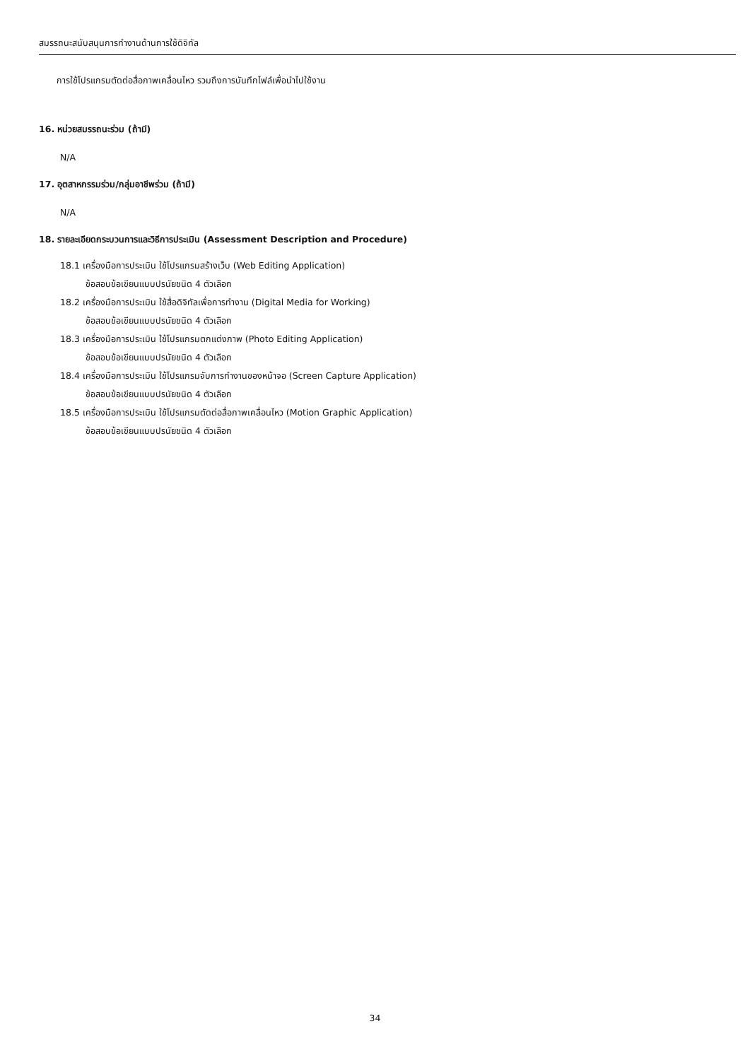สมรรถนะสนับสนุนการทำงานด้านการใช้ดิจิทัล
การใช้โปรแกรมตัดต่อสื่อภาพเคลื่อนไหว รวมถึงการบันทึกไฟล์เพื่อนำไปใช้งาน
16. หน่วยสมรรถนะร่วม (ถ้ามี)
N/A
17. อุตสาหกรรมร่วม/กลุ่มอาชีพร่วม (ถ้ามี)
N/A
18. รายละเอียดกระบวนการและวิธีการประเมิน (Assessment Description and Procedure)
18.1 เครื่องมือการประเมิน ใช้โปรแกรมสร้างเว็บ (Web Editing Application)
ข้อสอบข้อเขียนแบบปรนัยชนิด 4 ตัวเลือก
18.2 เครื่องมือการประเมิน ใช้สื่อดิจิทัลเพื่อการทำงาน (Digital Media for Working)
ข้อสอบข้อเขียนแบบปรนัยชนิด 4 ตัวเลือก
18.3 เครื่องมือการประเมิน ใช้โปรแกรมตกแต่งภาพ (Photo Editing Application)
ข้อสอบข้อเขียนแบบปรนัยชนิด 4 ตัวเลือก
18.4 เครื่องมือการประเมิน ใช้โปรแกรมจับการทำงานของหน้าจอ (Screen Capture Application)
ข้อสอบข้อเขียนแบบปรนัยชนิด 4 ตัวเลือก
18.5 เครื่องมือการประเมิน ใช้โปรแกรมตัดต่อสื่อภาพเคลื่อนไหว (Motion Graphic Application)
ข้อสอบข้อเขียนแบบปรนัยชนิด 4 ตัวเลือก
34